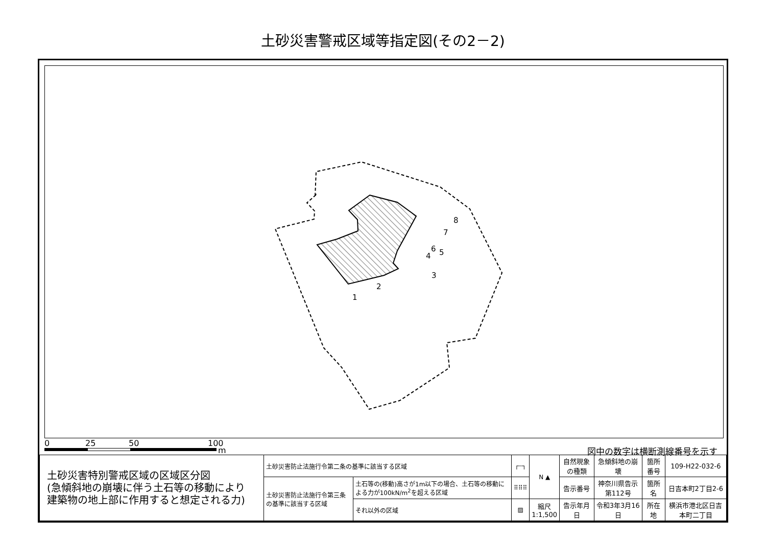土砂災害警戒区域等指定図(その2－2)
8
7
6
5
4
3
2
1
0 25 50 100
m 図中の数字は横断測線番号を示す
| 土砂災害特別警戒区域の区域区分図 (急傾斜地の崩壊に伴う土石等の移動により 建築物の地上部に作用すると想定される力) | 土砂災害防止法施行令第二条の基準に該当する区域 | | ┌┄┐ | N ▲ | 自然現象の種類 | 急傾斜地の崩壊 | 箇所番号 | 109-H22-032-6 |
| | 土砂災害防止法施行令第三条の基準に該当する区域 | 土石等の(移動)高さが1m以下の場合、土石等の移動による力が100kN/m<sup>2</sup>を超える区域 | ⠿⠿⠿ | | 告示番号 | 神奈川県告示第112号 | 箇所名 | 日吉本町2丁目2-6 |
| | | それ以外の区域 | ▨ | 縮尺 1:1,500 | 告示年月日 | 令和3年3月16日 | 所在地 | 横浜市港北区日吉本町二丁目 |